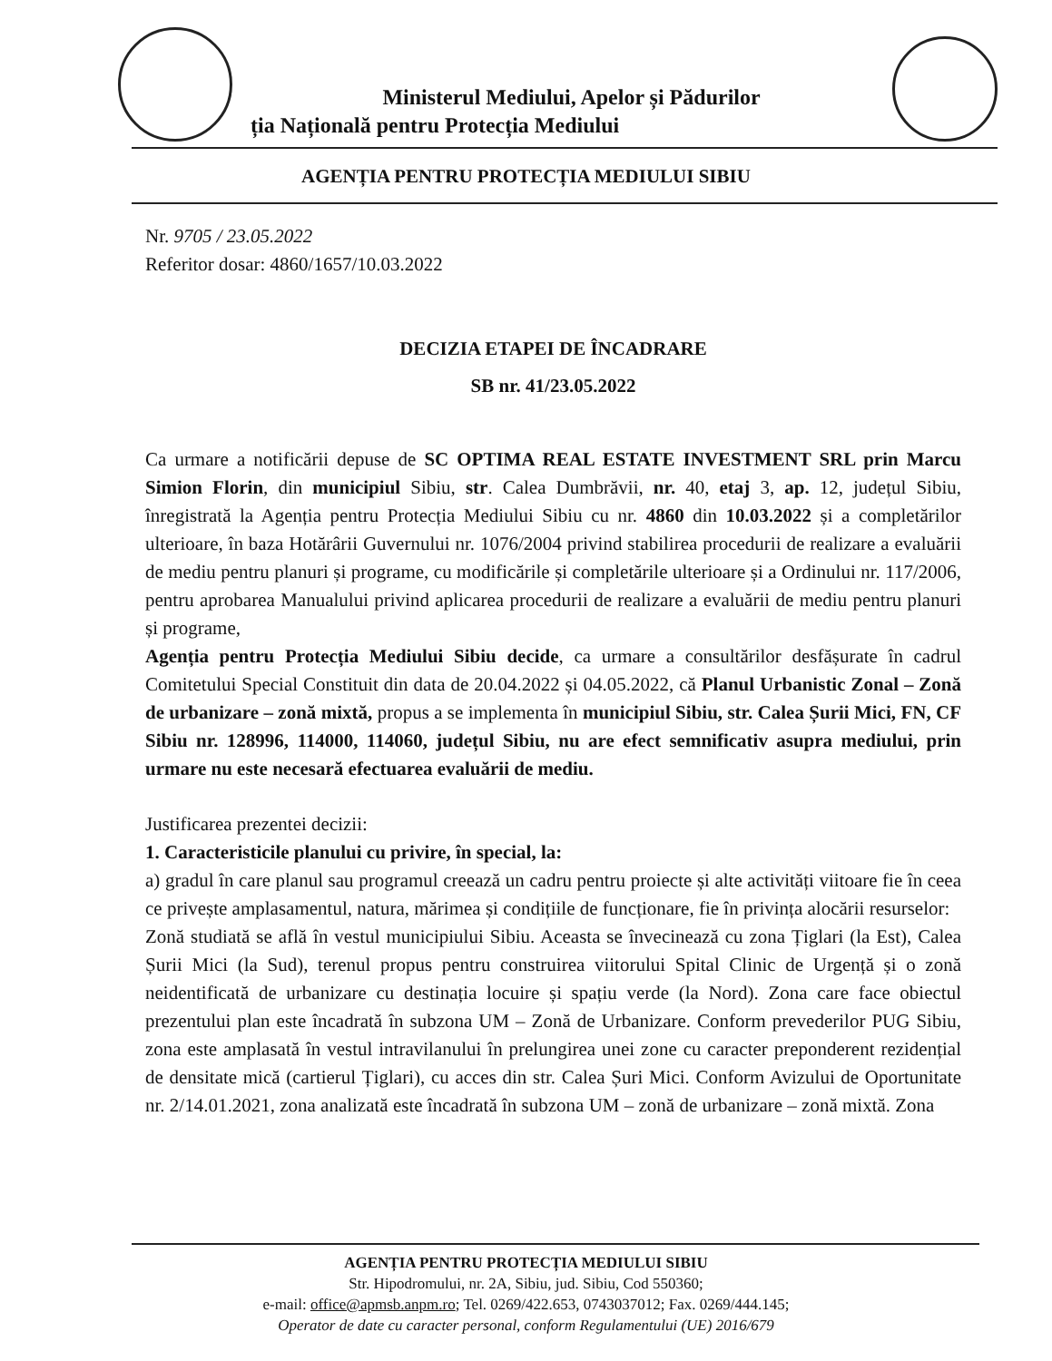Ministerul Mediului, Apelor și Pădurilor
ția Națională pentru Protecția Mediului
AGENȚIA PENTRU PROTECȚIA MEDIULUI SIBIU
Nr. 9705 / 23.05.2022
Referitor dosar: 4860/1657/10.03.2022
DECIZIA ETAPEI DE ÎNCADRARE
SB nr. 41/23.05.2022
Ca urmare a notificării depuse de SC OPTIMA REAL ESTATE INVESTMENT SRL prin Marcu Simion Florin, din municipiul Sibiu, str. Calea Dumbrăvii, nr. 40, etaj 3, ap. 12, județul Sibiu, înregistrată la Agenția pentru Protecția Mediului Sibiu cu nr. 4860 din 10.03.2022 și a completărilor ulterioare, în baza Hotărârii Guvernului nr. 1076/2004 privind stabilirea procedurii de realizare a evaluării de mediu pentru planuri și programe, cu modificările și completările ulterioare și a Ordinului nr. 117/2006, pentru aprobarea Manualului privind aplicarea procedurii de realizare a evaluării de mediu pentru planuri și programe,
Agenția pentru Protecția Mediului Sibiu decide, ca urmare a consultărilor desfășurate în cadrul Comitetului Special Constituit din data de 20.04.2022 și 04.05.2022, că Planul Urbanistic Zonal – Zonă de urbanizare – zonă mixtă, propus a se implementa în municipiul Sibiu, str. Calea Șurii Mici, FN, CF Sibiu nr. 128996, 114000, 114060, județul Sibiu, nu are efect semnificativ asupra mediului, prin urmare nu este necesară efectuarea evaluării de mediu.
Justificarea prezentei decizii:
1. Caracteristicile planului cu privire, în special, la:
a) gradul în care planul sau programul creează un cadru pentru proiecte și alte activități viitoare fie în ceea ce privește amplasamentul, natura, mărimea și condițiile de funcționare, fie în privința alocării resurselor:
Zonă studiată se află în vestul municipiului Sibiu. Aceasta se învecinează cu zona Țiglari (la Est), Calea Șurii Mici (la Sud), terenul propus pentru construirea viitorului Spital Clinic de Urgență și o zonă neidentificată de urbanizare cu destinația locuire și spațiu verde (la Nord). Zona care face obiectul prezentului plan este încadrată în subzona UM – Zonă de Urbanizare. Conform prevederilor PUG Sibiu, zona este amplasată în vestul intravilanului în prelungirea unei zone cu caracter preponderent rezidențial de densitate mică (cartierul Țiglari), cu acces din str. Calea Șuri Mici. Conform Avizului de Oportunitate nr. 2/14.01.2021, zona analizată este încadrată în subzona UM – zonă de urbanizare – zonă mixtă. Zona
AGENȚIA PENTRU PROTECȚIA MEDIULUI SIBIU
Str. Hipodromului, nr. 2A, Sibiu, jud. Sibiu, Cod 550360;
e-mail: office@apmsb.anpm.ro; Tel. 0269/422.653, 0743037012; Fax. 0269/444.145;
Operator de date cu caracter personal, conform Regulamentului (UE) 2016/679